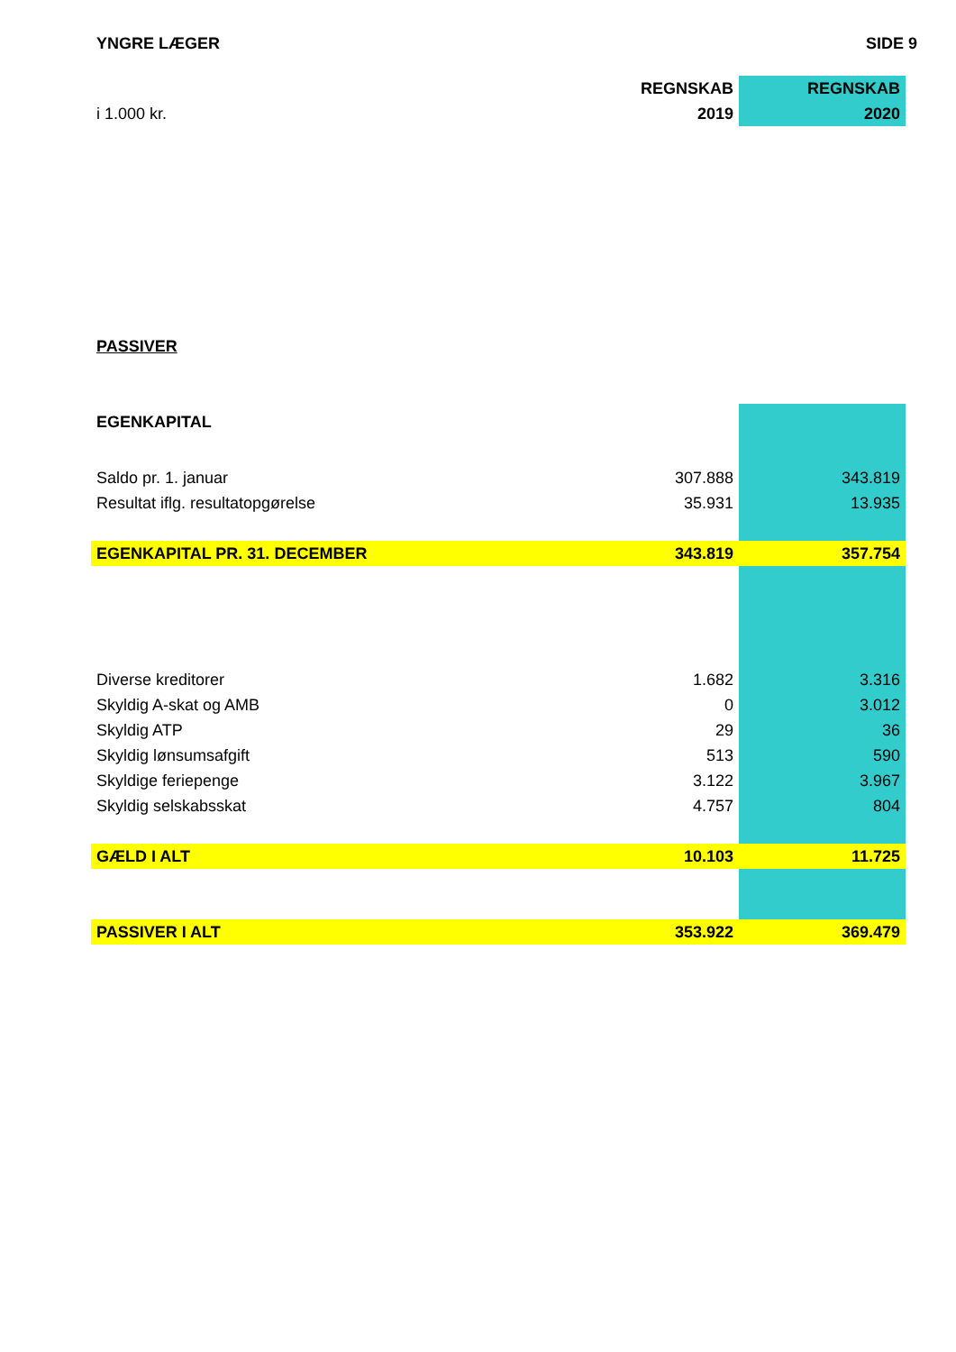YNGRE LÆGER SIDE 9
| | REGNSKAB | REGNSKAB |
| i 1.000 kr. | 2019 | 2020 |
| PASSIVER | | |
| EGENKAPITAL | | |
| Saldo pr. 1. januar | 307.888 | 343.819 |
| Resultat iflg. resultatopgørelse | 35.931 | 13.935 |
| EGENKAPITAL PR. 31. DECEMBER | 343.819 | 357.754 |
| Diverse kreditorer | 1.682 | 3.316 |
| Skyldig A-skat og AMB | 0 | 3.012 |
| Skyldig ATP | 29 | 36 |
| Skyldig lønsumsafgift | 513 | 590 |
| Skyldige feriepenge | 3.122 | 3.967 |
| Skyldig selskabsskat | 4.757 | 804 |
| GÆLD I ALT | 10.103 | 11.725 |
| PASSIVER I ALT | 353.922 | 369.479 |